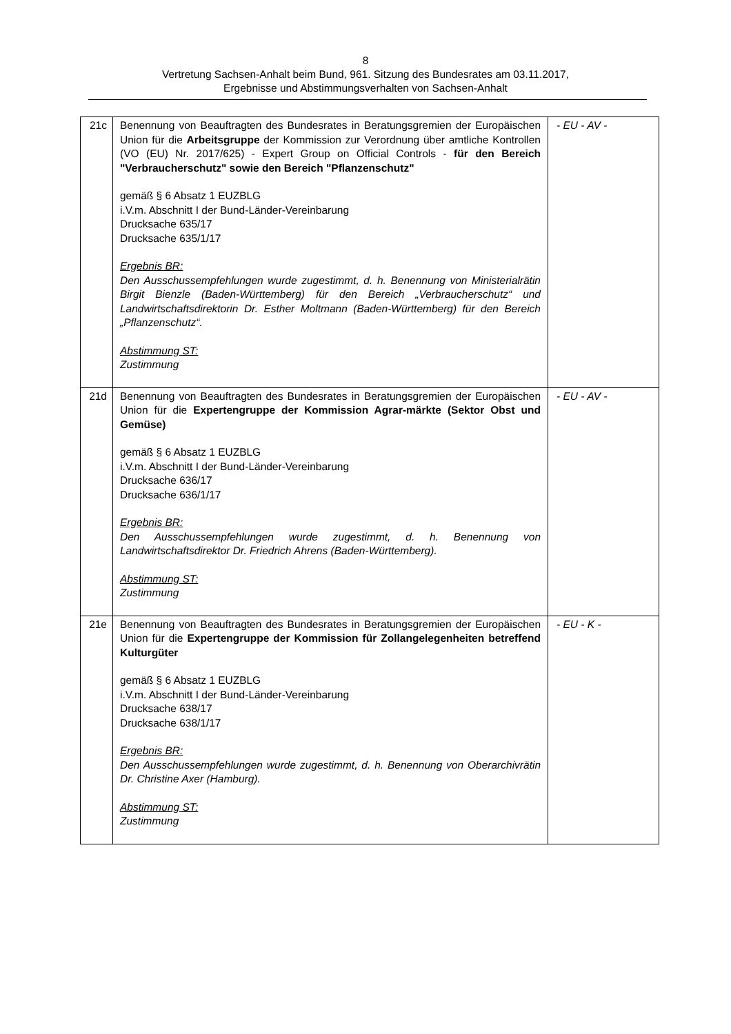8
Vertretung Sachsen-Anhalt beim Bund, 961. Sitzung des Bundesrates am 03.11.2017,
Ergebnisse und Abstimmungsverhalten von Sachsen-Anhalt
| 21c | Benennung von Beauftragten des Bundesrates in Beratungsgremien der Europäischen Union für die Arbeitsgruppe der Kommission zur Verordnung über amtliche Kontrollen (VO (EU) Nr. 2017/625) - Expert Group on Official Controls - für den Bereich "Verbraucherschutz" sowie den Bereich "Pflanzenschutz" gemäß § 6 Absatz 1 EUZBLG i.V.m. Abschnitt I der Bund-Länder-Vereinbarung Drucksache 635/17 Drucksache 635/1/17 Ergebnis BR: Den Ausschussempfehlungen wurde zugestimmt, d. h. Benennung von Ministerialrätin Birgit Bienzle (Baden-Württemberg) für den Bereich „Verbraucherschutz“ und Landwirtschaftsdirektorin Dr. Esther Moltmann (Baden-Württemberg) für den Bereich „Pflanzenschutz“. Abstimmung ST: Zustimmung | - EU - AV - |
| 21d | Benennung von Beauftragten des Bundesrates in Beratungsgremien der Europäischen Union für die Expertengruppe der Kommission Agrar-märkte (Sektor Obst und Gemüse) gemäß § 6 Absatz 1 EUZBLG i.V.m. Abschnitt I der Bund-Länder-Vereinbarung Drucksache 636/17 Drucksache 636/1/17 Ergebnis BR: Den Ausschussempfehlungen wurde zugestimmt, d. h. Benennung von Landwirtschaftsdirektor Dr. Friedrich Ahrens (Baden-Württemberg). Abstimmung ST: Zustimmung | - EU - AV - |
| 21e | Benennung von Beauftragten des Bundesrates in Beratungsgremien der Europäischen Union für die Expertengruppe der Kommission für Zollangelegenheiten betreffend Kulturgüter gemäß § 6 Absatz 1 EUZBLG i.V.m. Abschnitt I der Bund-Länder-Vereinbarung Drucksache 638/17 Drucksache 638/1/17 Ergebnis BR: Den Ausschussempfehlungen wurde zugestimmt, d. h. Benennung von Oberarchivrätin Dr. Christine Axer (Hamburg). Abstimmung ST: Zustimmung | - EU - K - |